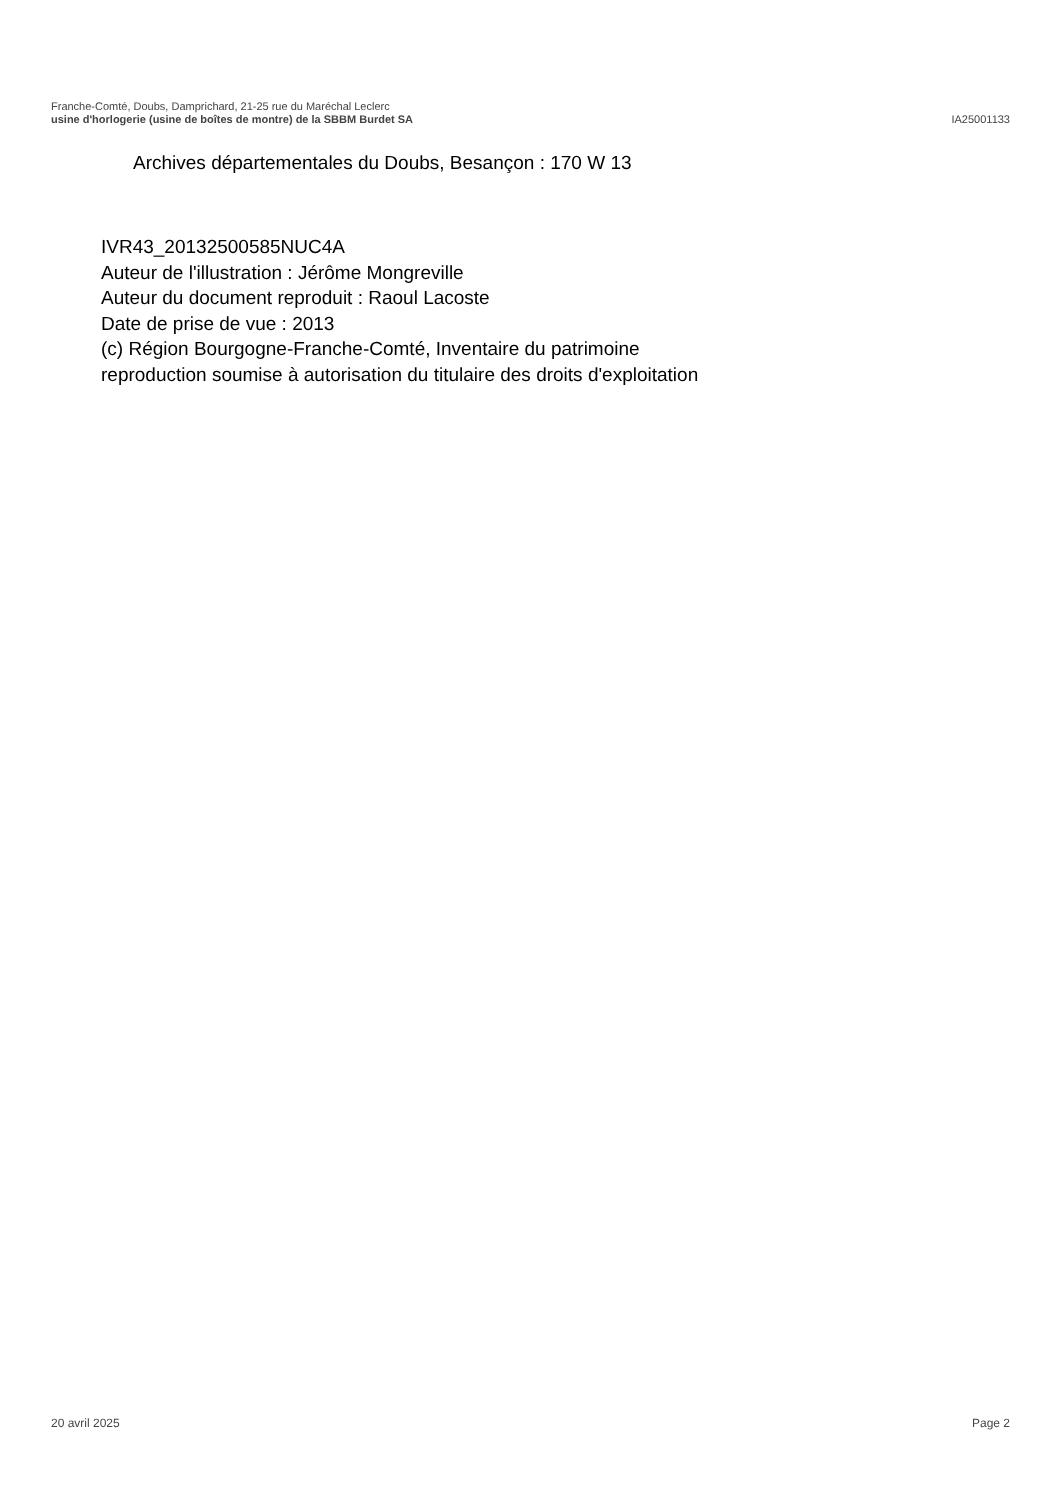Franche-Comté, Doubs, Damprichard, 21-25 rue du Maréchal Leclerc
usine d'horlogerie (usine de boîtes de montre) de la SBBM Burdet SA IA25001133
Archives départementales du Doubs, Besançon : 170 W 13
IVR43_20132500585NUC4A
Auteur de l'illustration : Jérôme Mongreville
Auteur du document reproduit : Raoul Lacoste
Date de prise de vue : 2013
(c) Région Bourgogne-Franche-Comté, Inventaire du patrimoine
reproduction soumise à autorisation du titulaire des droits d'exploitation
20 avril 2025 Page 2